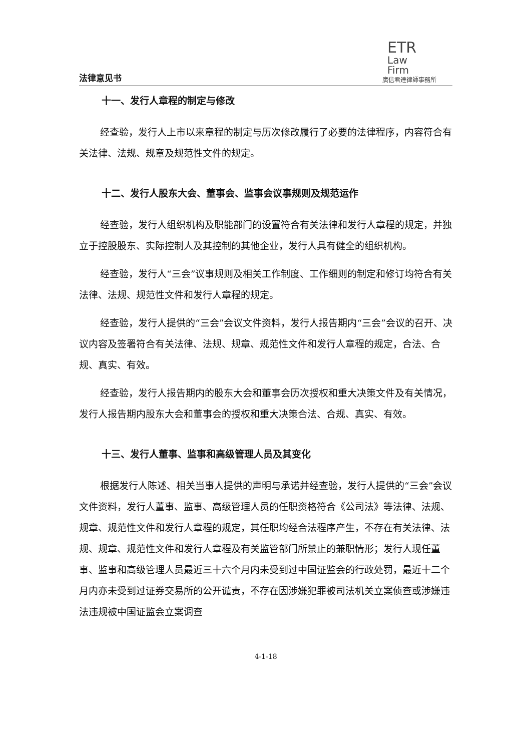法律意见书
ETR
Law
Firm
廣信君達律師事務所
十一、发行人章程的制定与修改
经查验，发行人上市以来章程的制定与历次修改履行了必要的法律程序，内容符合有关法律、法规、规章及规范性文件的规定。
十二、发行人股东大会、董事会、监事会议事规则及规范运作
经查验，发行人组织机构及职能部门的设置符合有关法律和发行人章程的规定，并独立于控股股东、实际控制人及其控制的其他企业，发行人具有健全的组织机构。
经查验，发行人“三会”议事规则及相关工作制度、工作细则的制定和修订均符合有关法律、法规、规范性文件和发行人章程的规定。
经查验，发行人提供的“三会”会议文件资料，发行人报告期内“三会”会议的召开、决议内容及签署符合有关法律、法规、规章、规范性文件和发行人章程的规定，合法、合规、真实、有效。
经查验，发行人报告期内的股东大会和董事会历次授权和重大决策文件及有关情况，发行人报告期内股东大会和董事会的授权和重大决策合法、合规、真实、有效。
十三、发行人董事、监事和高级管理人员及其变化
根据发行人陈述、相关当事人提供的声明与承诺并经查验，发行人提供的“三会”会议文件资料，发行人董事、监事、高级管理人员的任职资格符合《公司法》等法律、法规、规章、规范性文件和发行人章程的规定，其任职均经合法程序产生，不存在有关法律、法规、规章、规范性文件和发行人章程及有关监管部门所禁止的兼职情形；发行人现任董事、监事和高级管理人员最近三十六个月内未受到过中国证监会的行政处罚，最近十二个月内亦未受到过证券交易所的公开谴责，不存在因涉嫌犯罪被司法机关立案侦查或涉嫌违法违规被中国证监会立案调查
4-1-18